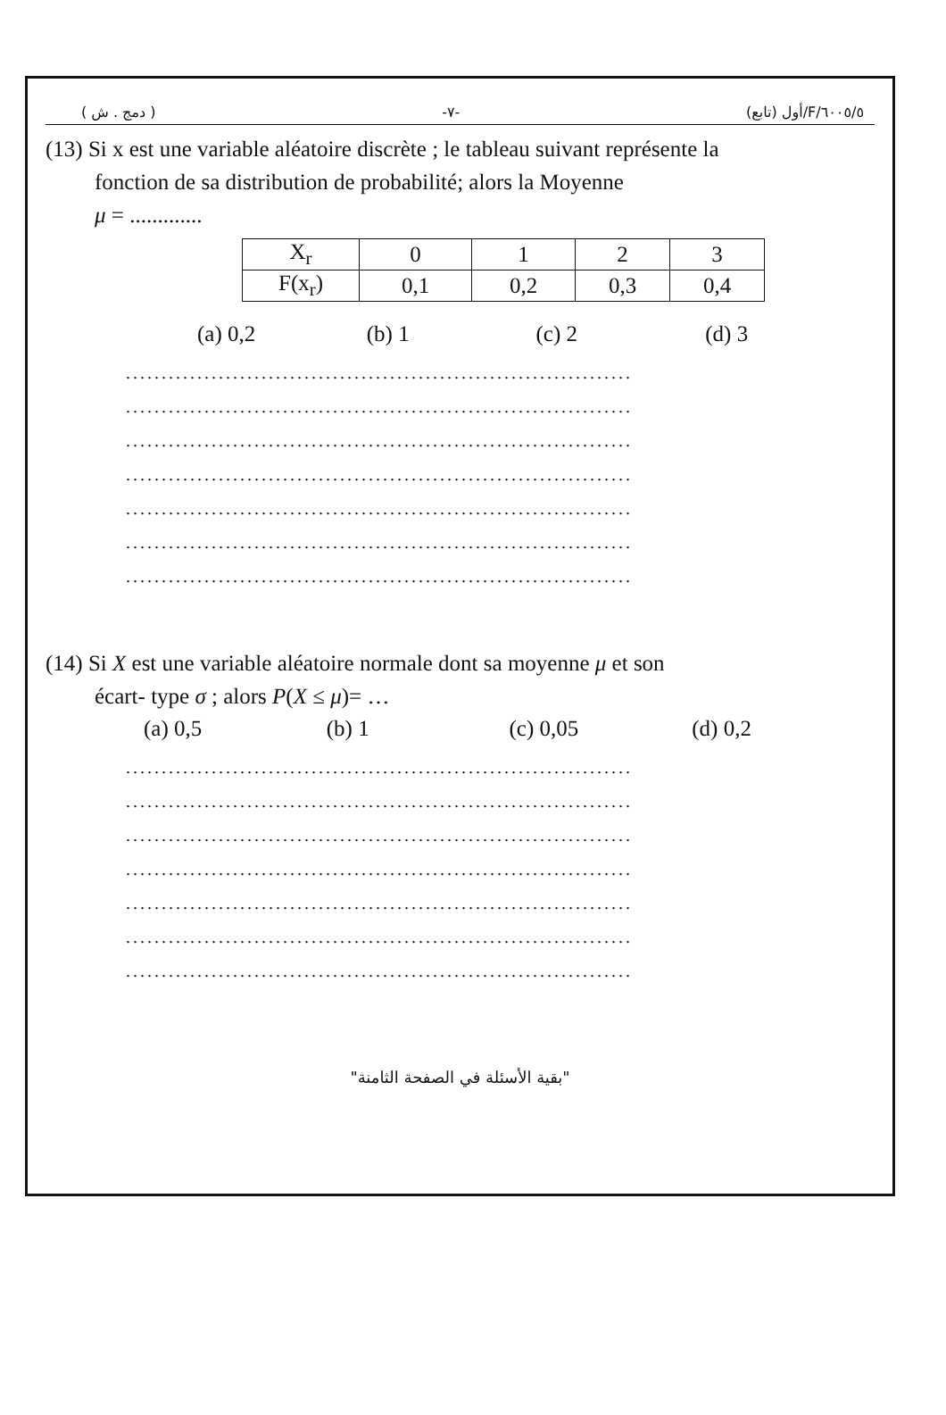( دمج . ش ) -٧- ٦٠٠٥/٥/F/أول (تابع)
(13) Si x est une variable aléatoire discrète ; le tableau suivant représente la
fonction de sa distribution de probabilité; alors la Moyenne
μ = .............
| X<sub>r</sub> | 0 | 1 | 2 | 3 |
| F(x<sub>r</sub>) | 0,1 | 0,2 | 0,3 | 0,4 |
(a) 0,2 (b) 1 (c) 2 (d) 3
.......................................................................
.......................................................................
.......................................................................
.......................................................................
.......................................................................
.......................................................................
.......................................................................
(14) Si X est une variable aléatoire normale dont sa moyenne μ et son
écart- type σ ; alors P(X ≤ μ)= …
(a) 0,5 (b) 1 (c) 0,05 (d) 0,2
.......................................................................
.......................................................................
.......................................................................
.......................................................................
.......................................................................
.......................................................................
.......................................................................
"بقية الأسئلة في الصفحة الثامنة"